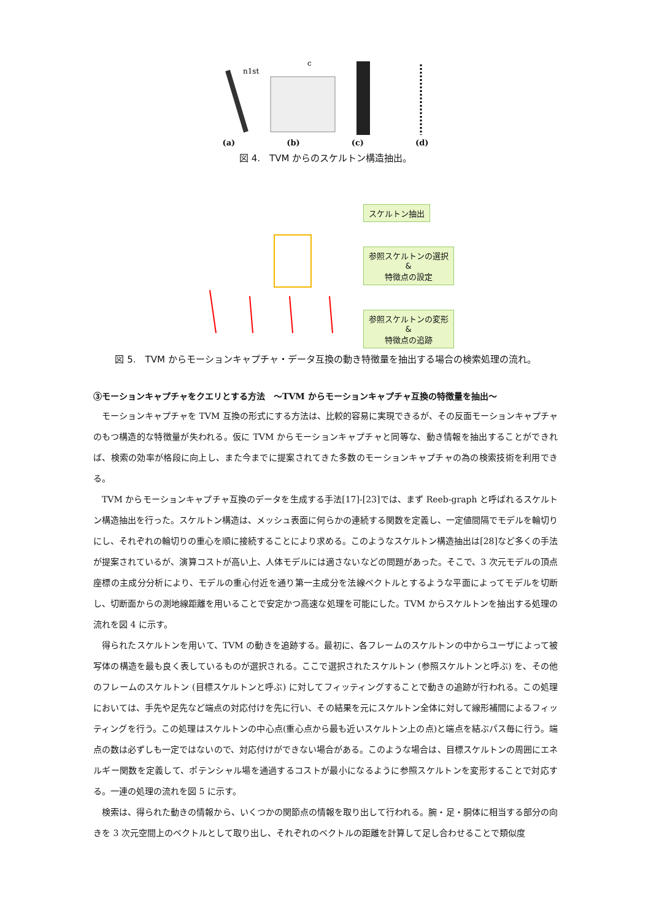n1st
c
(a) (b) (c) (d)
図 4.　TVM からのスケルトン構造抽出。
スケルトン抽出
参照スケルトンの選択
&
特徴点の設定
参照スケルトンの変形
&
特徴点の追跡
図 5.　TVM からモーションキャプチャ・データ互換の動き特徴量を抽出する場合の検索処理の流れ。
③モーションキャプチャをクエリとする方法　～TVM からモーションキャプチャ互換の特徴量を抽出～
モーションキャプチャを TVM 互換の形式にする方法は、比較的容易に実現できるが、その反面モーションキャプチャのもつ構造的な特徴量が失われる。仮に TVM からモーションキャプチャと同等な、動き情報を抽出することができれば、検索の効率が格段に向上し、また今までに提案されてきた多数のモーションキャプチャの為の検索技術を利用できる。
TVM からモーションキャプチャ互換のデータを生成する手法[17]-[23]では、まず Reeb-graph と呼ばれるスケルトン構造抽出を行った。スケルトン構造は、メッシュ表面に何らかの連続する関数を定義し、一定値間隔でモデルを輪切りにし、それぞれの輪切りの重心を順に接続することにより求める。このようなスケルトン構造抽出は[28]など多くの手法が提案されているが、演算コストが高い上、人体モデルには適さないなどの問題があった。そこで、3 次元モデルの頂点座標の主成分分析により、モデルの重心付近を通り第一主成分を法線ベクトルとするような平面によってモデルを切断し、切断面からの測地線距離を用いることで安定かつ高速な処理を可能にした。TVM からスケルトンを抽出する処理の流れを図 4 に示す。
得られたスケルトンを用いて、TVM の動きを追跡する。最初に、各フレームのスケルトンの中からユーザによって被写体の構造を最も良く表しているものが選択される。ここで選択されたスケルトン (参照スケルトンと呼ぶ) を、その他のフレームのスケルトン (目標スケルトンと呼ぶ) に対してフィッティングすることで動きの追跡が行われる。この処理においては、手先や足先など端点の対応付けを先に行い、その結果を元にスケルトン全体に対して線形補間によるフィッティングを行う。この処理はスケルトンの中心点(重心点から最も近いスケルトン上の点)と端点を結ぶパス毎に行う。端点の数は必ずしも一定ではないので、対応付けができない場合がある。このような場合は、目標スケルトンの周囲にエネルギー関数を定義して、ポテンシャル場を通過するコストが最小になるように参照スケルトンを変形することで対応する。一連の処理の流れを図 5 に示す。
検索は、得られた動きの情報から、いくつかの関節点の情報を取り出して行われる。腕・足・胴体に相当する部分の向きを 3 次元空間上のベクトルとして取り出し、それぞれのベクトルの距離を計算して足し合わせることで類似度